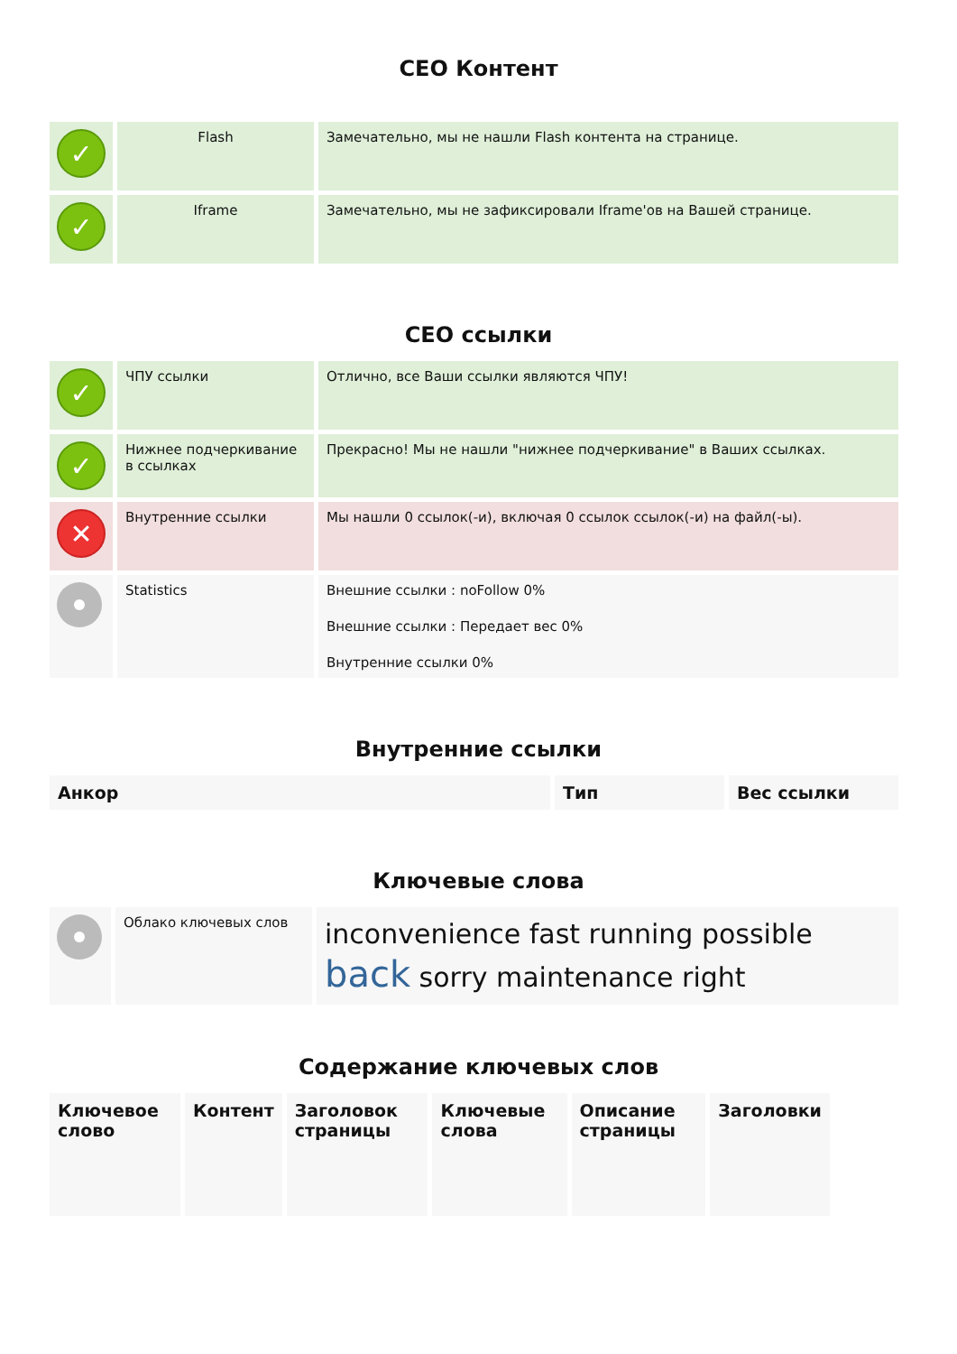СЕО Контент
| ✓ | Flash | Замечательно, мы не нашли Flash контента на странице. |
| ✓ | Iframe | Замечательно, мы не зафиксировали Iframe'ов на Вашей странице. |
СЕО ссылки
| ✓ | ЧПУ ссылки | Отлично, все Ваши ссылки являются ЧПУ! |
| ✓ | Нижнее подчеркивание в ссылках | Прекрасно! Мы не нашли "нижнее подчеркивание" в Ваших ссылках. |
| ✕ | Внутренние ссылки | Мы нашли 0 ссылок(-и), включая 0 ссылок ссылок(-и) на файл(-ы). |
| | Statistics | Внешние ссылки : noFollow 0% Внешние ссылки : Передает вес 0% Внутренние ссылки 0% |
Внутренние ссылки
| Анкор | Тип | Вес ссылки |
| --- | --- | --- |
Ключевые слова
| | Облако ключевых слов | inconvenience fast running possible back sorry maintenance right |
Содержание ключевых слов
| Ключевое слово | Контент | Заголовок страницы | Ключевые слова | Описание страницы | Заголовки |
| --- | --- | --- | --- | --- | --- |